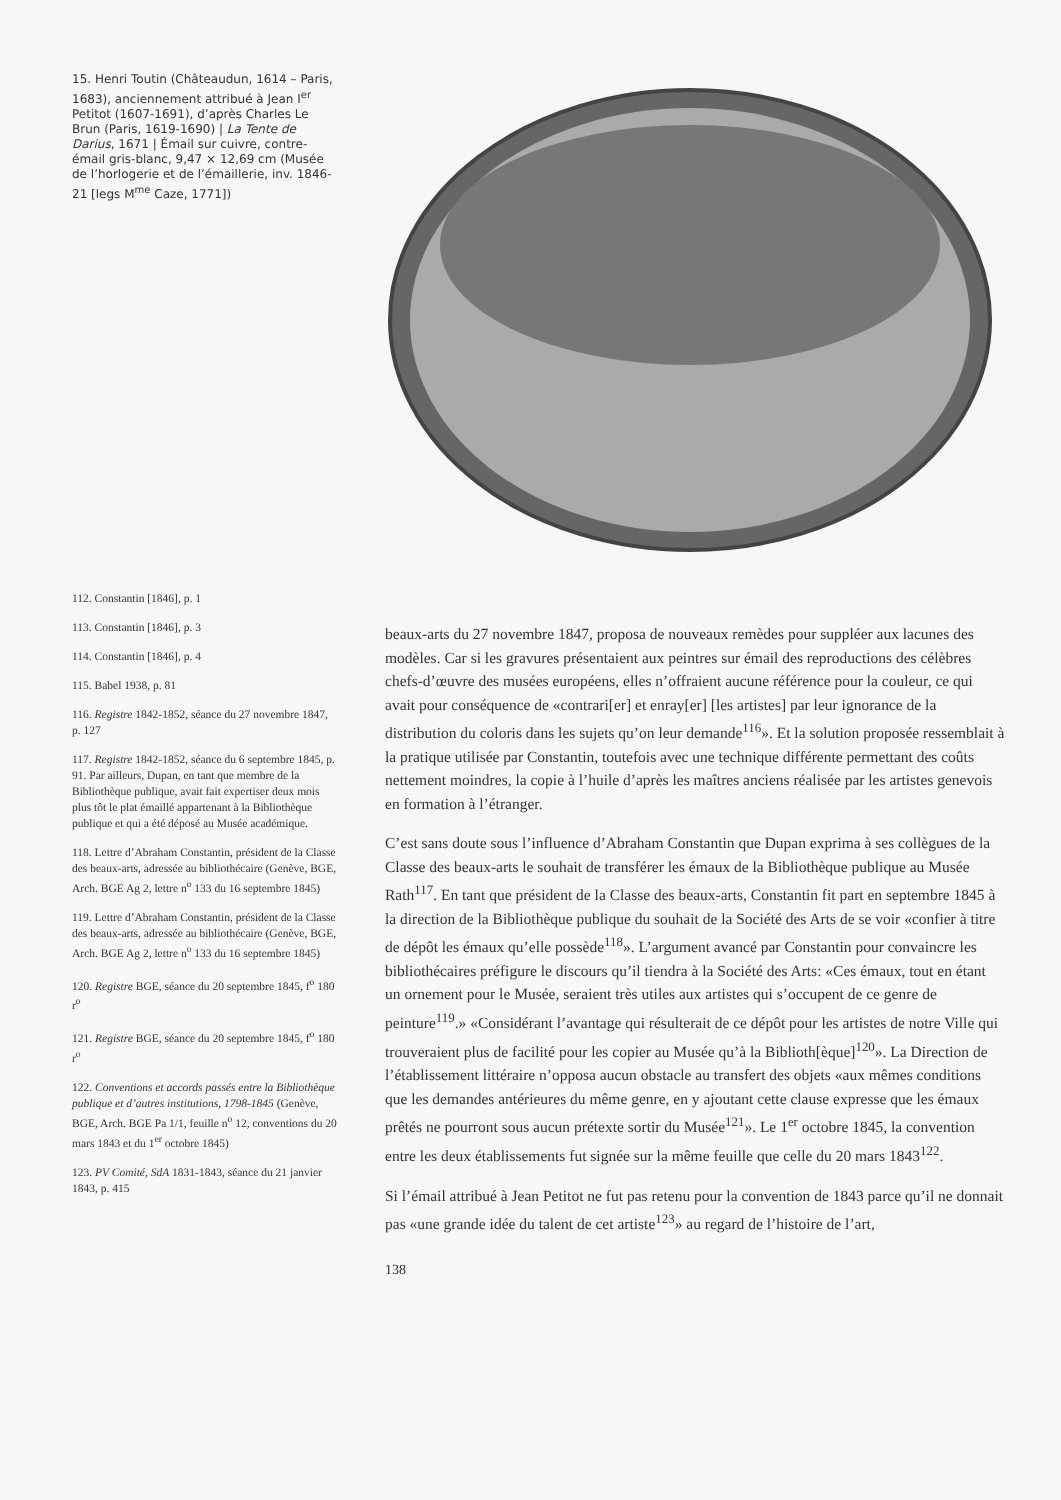15. Henri Toutin (Châteaudun, 1614 – Paris, 1683), anciennement attribué à Jean I<sup>er</sup> Petitot (1607-1691), d’après Charles Le Brun (Paris, 1619-1690) | La Tente de Darius, 1671 | Émail sur cuivre, contre-émail gris-blanc, 9,47 × 12,69 cm (Musée de l’horlogerie et de l’émaillerie, inv. 1846-21 [legs M<sup>me</sup> Caze, 1771])
112. Constantin [1846], p. 1
113. Constantin [1846], p. 3
114. Constantin [1846], p. 4
115. Babel 1938, p. 81
116. Registre 1842-1852, séance du 27 novembre 1847, p. 127
117. Registre 1842-1852, séance du 6 septembre 1845, p. 91. Par ailleurs, Dupan, en tant que membre de la Bibliothèque publique, avait fait expertiser deux mois plus tôt le plat émaillé appartenant à la Bibliothèque publique et qui a été déposé au Musée académique.
118. Lettre d’Abraham Constantin, président de la Classe des beaux-arts, adressée au bibliothécaire (Genève, BGE, Arch. BGE Ag 2, lettre n<sup>o</sup> 133 du 16 septembre 1845)
119. Lettre d’Abraham Constantin, président de la Classe des beaux-arts, adressée au bibliothécaire (Genève, BGE, Arch. BGE Ag 2, lettre n<sup>o</sup> 133 du 16 septembre 1845)
120. Registre BGE, séance du 20 septembre 1845, f<sup>o</sup> 180 r<sup>o</sup>
121. Registre BGE, séance du 20 septembre 1845, f<sup>o</sup> 180 r<sup>o</sup>
122. Conventions et accords passés entre la Bibliothèque publique et d’autres institutions, 1798-1845 (Genève, BGE, Arch. BGE Pa 1/1, feuille n<sup>o</sup> 12, conventions du 20 mars 1843 et du 1<sup>er</sup> octobre 1845)
123. PV Comité, SdA 1831-1843, séance du 21 janvier 1843, p. 415
beaux-arts du 27 novembre 1847, proposa de nouveaux remèdes pour suppléer aux lacunes des modèles. Car si les gravures présentaient aux peintres sur émail des reproductions des célèbres chefs-d’œuvre des musées européens, elles n’offraient aucune référence pour la couleur, ce qui avait pour conséquence de «contrari[er] et enray[er] [les artistes] par leur ignorance de la distribution du coloris dans les sujets qu’on leur demande<sup>116</sup>». Et la solution proposée ressemblait à la pratique utilisée par Constantin, toutefois avec une technique différente permettant des coûts nettement moindres, la copie à l’huile d’après les maîtres anciens réalisée par les artistes genevois en formation à l’étranger.
C’est sans doute sous l’influence d’Abraham Constantin que Dupan exprima à ses collègues de la Classe des beaux-arts le souhait de transférer les émaux de la Bibliothèque publique au Musée Rath<sup>117</sup>. En tant que président de la Classe des beaux-arts, Constantin fit part en septembre 1845 à la direction de la Bibliothèque publique du souhait de la Société des Arts de se voir «confier à titre de dépôt les émaux qu’elle possède<sup>118</sup>». L’argument avancé par Constantin pour convaincre les bibliothécaires préfigure le discours qu’il tiendra à la Société des Arts: «Ces émaux, tout en étant un ornement pour le Musée, seraient très utiles aux artistes qui s’occupent de ce genre de peinture<sup>119</sup>.» «Considérant l’avantage qui résulterait de ce dépôt pour les artistes de notre Ville qui trouveraient plus de facilité pour les copier au Musée qu’à la Biblioth[èque]<sup>120</sup>». La Direction de l’établissement littéraire n’opposa aucun obstacle au transfert des objets «aux mêmes conditions que les demandes antérieures du même genre, en y ajoutant cette clause expresse que les émaux prêtés ne pourront sous aucun prétexte sortir du Musée<sup>121</sup>». Le 1<sup>er</sup> octobre 1845, la convention entre les deux établissements fut signée sur la même feuille que celle du 20 mars 1843<sup>122</sup>.
Si l’émail attribué à Jean Petitot ne fut pas retenu pour la convention de 1843 parce qu’il ne donnait pas «une grande idée du talent de cet artiste<sup>123</sup>» au regard de l’histoire de l’art,
138